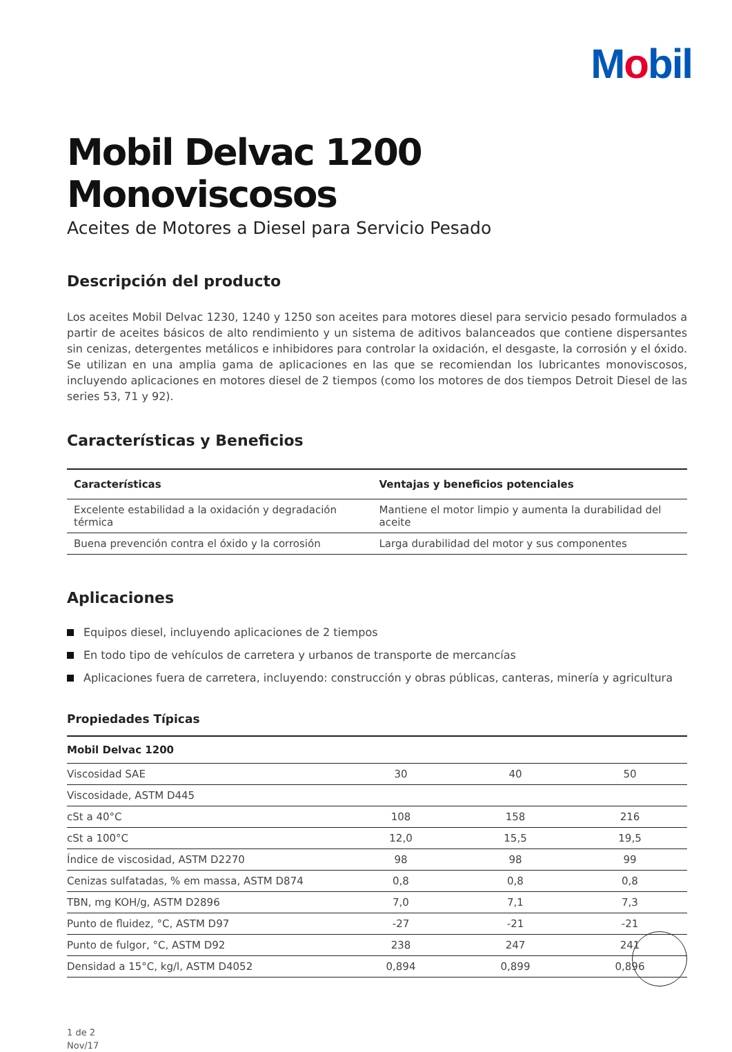Mobil
Mobil Delvac 1200 Monoviscosos
Aceites de Motores a Diesel para Servicio Pesado
Descripción del producto
Los aceites Mobil Delvac 1230, 1240 y 1250 son aceites para motores diesel para servicio pesado formulados a partir de aceites básicos de alto rendimiento y un sistema de aditivos balanceados que contiene dispersantes sin cenizas, detergentes metálicos e inhibidores para controlar la oxidación, el desgaste, la corrosión y el óxido. Se utilizan en una amplia gama de aplicaciones en las que se recomiendan los lubricantes monoviscosos, incluyendo aplicaciones en motores diesel de 2 tiempos (como los motores de dos tiempos Detroit Diesel de las series 53, 71 y 92).
Características y Beneficios
| Características | Ventajas y beneficios potenciales |
| --- | --- |
| Excelente estabilidad a la oxidación y degradación térmica | Mantiene el motor limpio y aumenta la durabilidad del aceite |
| Buena prevención contra el óxido y la corrosión | Larga durabilidad del motor y sus componentes |
Aplicaciones
Equipos diesel, incluyendo aplicaciones de 2 tiempos
En todo tipo de vehículos de carretera y urbanos de transporte de mercancías
Aplicaciones fuera de carretera, incluyendo: construcción y obras públicas, canteras, minería y agricultura
Propiedades Típicas
| Mobil Delvac 1200 | | | |
| --- | --- | --- | --- |
| Viscosidad SAE | 30 | 40 | 50 |
| Viscosidade, ASTM D445 | | | |
| cSt a 40°C | 108 | 158 | 216 |
| cSt a 100°C | 12,0 | 15,5 | 19,5 |
| Índice de viscosidad, ASTM D2270 | 98 | 98 | 99 |
| Cenizas sulfatadas, % em massa, ASTM D874 | 0,8 | 0,8 | 0,8 |
| TBN, mg KOH/g, ASTM D2896 | 7,0 | 7,1 | 7,3 |
| Punto de fluidez, °C, ASTM D97 | -27 | -21 | -21 |
| Punto de fulgor, °C, ASTM D92 | 238 | 247 | 241 |
| Densidad a 15°C, kg/l, ASTM D4052 | 0,894 | 0,899 | 0,896 |
1 de 2
Nov/17